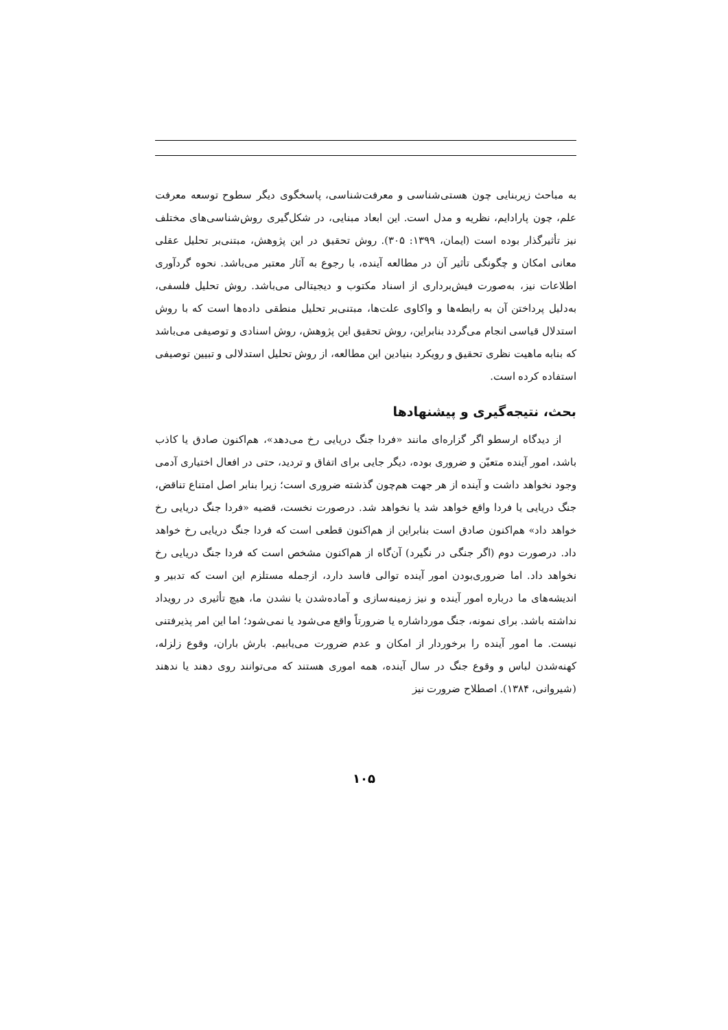به مباحث زیربنایی چون هستی‌شناسی و معرفت‌شناسی، پاسخگوی دیگر سطوح توسعه معرفت علم، چون پارادایم، نظریه و مدل است. این ابعاد مبنایی، در شکل‌گیری روش‌شناسی‌های مختلف نیز تأثیرگذار بوده است (ایمان، ۱۳۹۹: ۳۰۵). روش تحقیق در این پژوهش، مبتنی‌بر تحلیل عقلی معانی امکان و چگونگی تأثیر آن در مطالعه آینده، با رجوع به آثار معتبر می‌باشد. نحوه گردآوری اطلاعات نیز، به‌صورت فیش‌برداری از اسناد مکتوب و دیجیتالی می‌باشد. روش تحلیل فلسفی، به‌دلیل پرداختن آن به رابطه‌ها و واکاوی علت‌ها، مبتنی‌بر تحلیل منطقی داده‌ها است که با روش استدلال قیاسی انجام می‌گردد بنابراین، روش تحقیق این پژوهش، روش اسنادی و توصیفی می‌باشد که بنابه ماهیت نظری تحقیق و رویکرد بنیادین این مطالعه، از روش تحلیل استدلالی و تبیین توصیفی استفاده کرده است.
بحث، نتیجه‌گیری و پیشنهادها
از دیدگاه ارسطو اگر گزاره‌ای مانند «فردا جنگ دریایی رخ می‌دهد»، هم‌اکنون صادق یا کاذب باشد، امور آینده متعیّن و ضروری بوده، دیگر جایی برای اتفاق و تردید، حتی در افعال اختیاری آدمی وجود نخواهد داشت و آینده از هر جهت هم‌چون گذشته ضروری است؛ زیرا بنابر اصل امتناع تناقض، جنگ دریایی یا فردا واقع خواهد شد یا نخواهد شد. درصورت نخست، قضیه «فردا جنگ دریایی رخ خواهد داد» هم‌اکنون صادق است بنابراین از هم‌اکنون قطعی است که فردا جنگ دریایی رخ خواهد داد. درصورت دوم (اگر جنگی در نگیرد) آن‌گاه از هم‌اکنون مشخص است که فردا جنگ دریایی رخ نخواهد داد. اما ضروری‌بودن امور آینده توالی فاسد دارد، ازجمله مستلزم این است که تدبیر و اندیشه‌های ما درباره امور آینده و نیز زمینه‌سازی و آماده‌شدن یا نشدن ما، هیچ تأثیری در رویداد نداشته باشد. برای نمونه، جنگ مورداشاره یا ضرورتاً واقع می‌شود یا نمی‌شود؛ اما این امر پذیرفتنی نیست. ما امور آینده را برخوردار از امکان و عدم ضرورت می‌یابیم. بارش باران، وقوع زلزله، کهنه‌شدن لباس و وقوع جنگ در سال آینده، همه اموری هستند که می‌توانند روی دهند یا ندهند (شیروانی، ۱۳۸۴). اصطلاح ضرورت نیز
۱۰۵